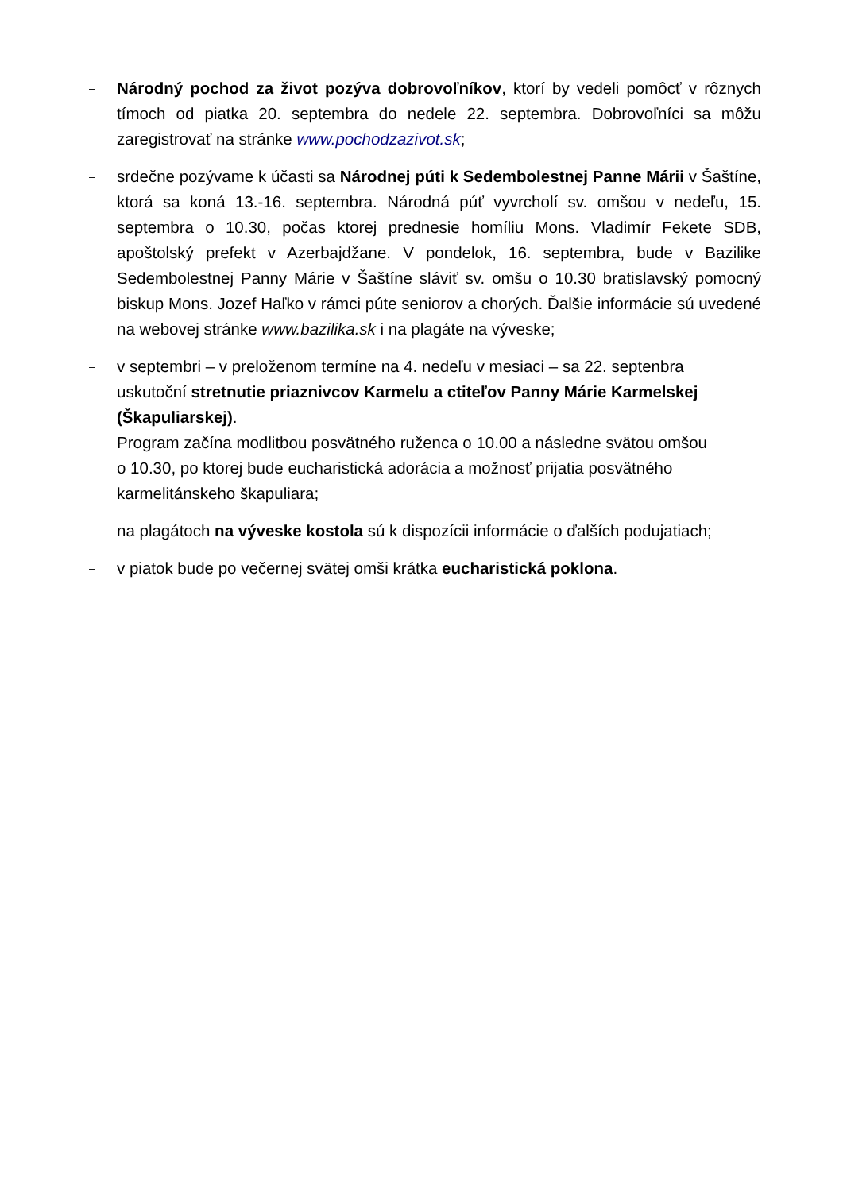–
Národný pochod za život pozýva dobrovoľníkov, ktorí by vedeli pomôcť v rôznych tímoch od piatka 20. septembra do nedele 22. septembra. Dobrovoľníci sa môžu zaregistrovať na stránke www.pochodzazivot.sk;
–
srdečne pozývame k účasti sa Národnej púti k Sedembolestnej Panne Márii v Šaštíne, ktorá sa koná 13.-16. septembra. Národná púť vyvrcholí sv. omšou v nedeľu, 15. septembra o 10.30, počas ktorej prednesie homíliu Mons. Vladimír Fekete SDB, apoštolský prefekt v Azerbajdžane. V pondelok, 16. septembra, bude v Bazilike Sedembolestnej Panny Márie v Šaštíne sláviť sv. omšu o 10.30 bratislavský pomocný biskup Mons. Jozef Haľko v rámci púte seniorov a chorých. Ďalšie informácie sú uvedené na webovej stránke www.bazilika.sk i na plagáte na výveske;
–
v septembri – v preloženom termíne na 4. nedeľu v mesiaci – sa 22. septenbra
uskutoční stretnutie priaznivcov Karmelu a ctiteľov Panny Márie Karmelskej (Škapuliarskej).
Program začína modlitbou posvätného ruženca o 10.00 a následne svätou omšou
o 10.30, po ktorej bude eucharistická adorácia a možnosť prijatia posvätného
karmelitánskeho škapuliara;
–
na plagátoch na výveske kostola sú k dispozícii informácie o ďalších podujatiach;
–
v piatok bude po večernej svätej omši krátka eucharistická poklona.